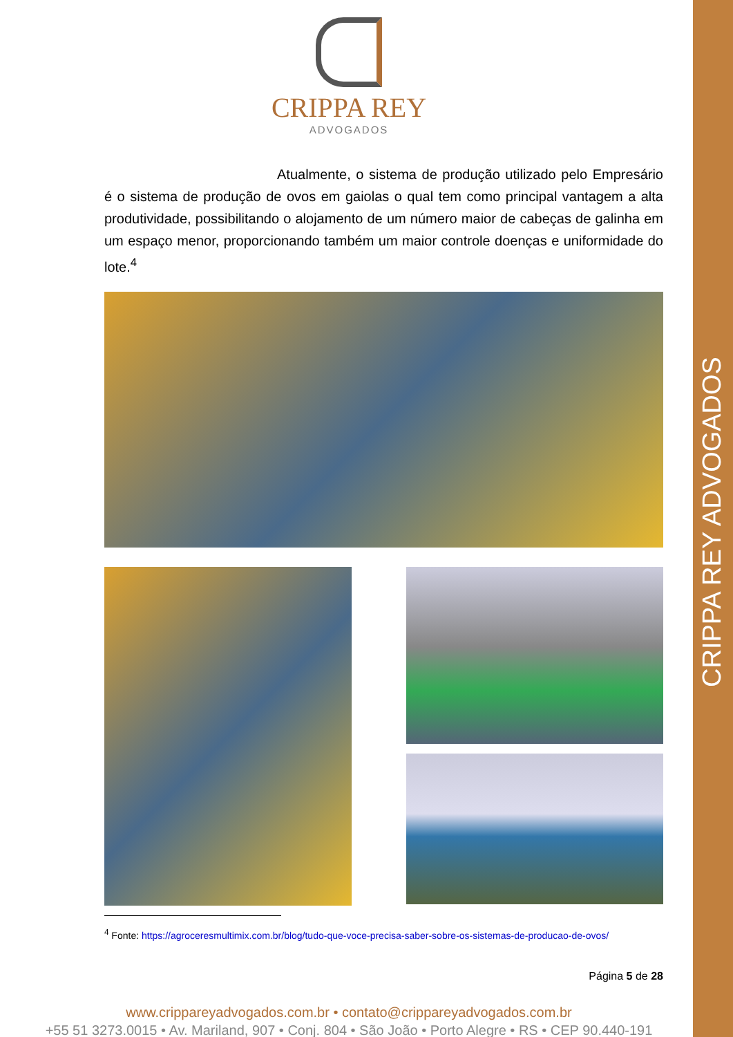CRIPPA REY ADVOGADOS
CRIPPA REY
ADVOGADOS
Atualmente, o sistema de produção utilizado pelo Empresário é o sistema de produção de ovos em gaiolas o qual tem como principal vantagem a alta produtividade, possibilitando o alojamento de um número maior de cabeças de galinha em um espaço menor, proporcionando também um maior controle doenças e uniformidade do lote.<sup>4</sup>
<sup>4</sup> Fonte: https://agroceresmultimix.com.br/blog/tudo-que-voce-precisa-saber-sobre-os-sistemas-de-producao-de-ovos/
Página 5 de 28
www.crippareyadvogados.com.br • contato@crippareyadvogados.com.br
+55 51 3273.0015 • Av. Mariland, 907 • Conj. 804 • São João • Porto Alegre • RS • CEP 90.440-191